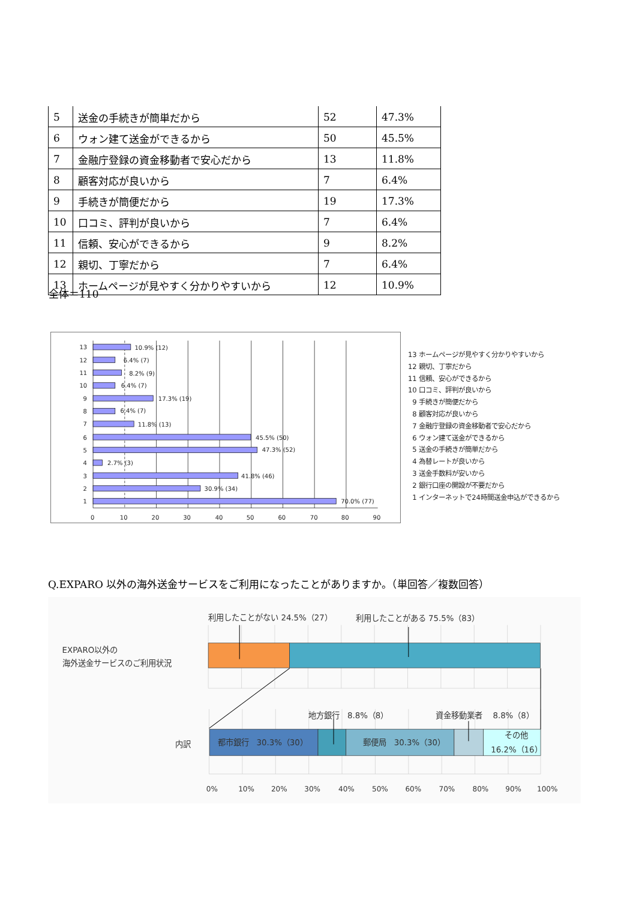| 5 | 送金の手続きが簡単だから | 52 | 47.3% |
| 6 | ウォン建て送金ができるから | 50 | 45.5% |
| 7 | 金融庁登録の資金移動者で安心だから | 13 | 11.8% |
| 8 | 顧客対応が良いから | 7 | 6.4% |
| 9 | 手続きが簡便だから | 19 | 17.3% |
| 10 | 口コミ、評判が良いから | 7 | 6.4% |
| 11 | 信頼、安心ができるから | 9 | 8.2% |
| 12 | 親切、丁寧だから | 7 | 6.4% |
| 13 | ホームページが見やすく分かりやすいから | 12 | 10.9% |
全体＝110
13
10.9% (12)
12
6.4% (7)
11
8.2% (9)
10
6.4% (7)
9
17.3% (19)
8
6.4% (7)
7
11.8% (13)
6
45.5% (50)
5
47.3% (52)
4
2.7% (3)
3
41.8% (46)
2
30.9% (34)
1
70.0% (77)
0
10
20
30
40
50
60
70
80
90
13 ホームページが見やすく分かりやすいから
12 親切、丁寧だから
11 信頼、安心ができるから
10 口コミ、評判が良いから
9 手続きが簡便だから
8 顧客対応が良いから
7 金融庁登録の資金移動者で安心だから
6 ウォン建て送金ができるから
5 送金の手続きが簡単だから
4 為替レートが良いから
3 送金手数料が安いから
2 銀行口座の開設が不要だから
1 インターネットで24時間送金申込ができるから
Q.EXPARO 以外の海外送金サービスをご利用になったことがありますか。（単回答／複数回答）
利用したことがない 24.5%（27）
利用したことがある 75.5%（83）
EXPARO以外の
海外送金サービスのご利用状況
地方銀行　8.8%（8）
資金移動業者　 8.8%（8）
内訳
都市銀行　30.3%（30）
郵便局　30.3%（30）
その他
16.2%（16）
0%
10%
20%
30%
40%
50%
60%
70%
80%
90%
100%